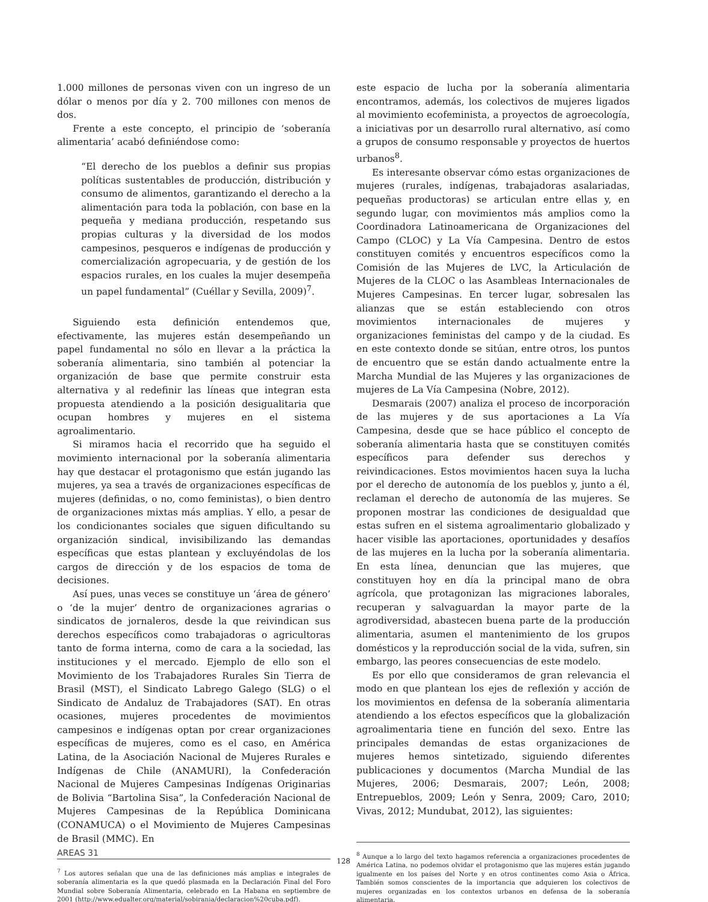1.000 millones de personas viven con un ingreso de un dólar o menos por día y 2. 700 millones con menos de dos.
Frente a este concepto, el principio de ‘soberanía alimentaria’ acabó definiéndose como:
“El derecho de los pueblos a definir sus propias políticas sustentables de producción, distribución y consumo de alimentos, garantizando el derecho a la alimentación para toda la población, con base en la pequeña y mediana producción, respetando sus propias culturas y la diversidad de los modos campesinos, pesqueros e indígenas de producción y comercialización agropecuaria, y de gestión de los espacios rurales, en los cuales la mujer desempeña un papel fundamental” (Cuéllar y Sevilla, 2009)<sup>7</sup>.
Siguiendo esta definición entendemos que, efectivamente, las mujeres están desempeñando un papel fundamental no sólo en llevar a la práctica la soberanía alimentaria, sino también al potenciar la organización de base que permite construir esta alternativa y al redefinir las líneas que integran esta propuesta atendiendo a la posición desigualitaria que ocupan hombres y mujeres en el sistema agroalimentario.
Si miramos hacia el recorrido que ha seguido el movimiento internacional por la soberanía alimentaria hay que destacar el protagonismo que están jugando las mujeres, ya sea a través de organizaciones específicas de mujeres (definidas, o no, como feministas), o bien dentro de organizaciones mixtas más amplias. Y ello, a pesar de los condicionantes sociales que siguen dificultando su organización sindical, invisibilizando las demandas específicas que estas plantean y excluyéndolas de los cargos de dirección y de los espacios de toma de decisiones.
Así pues, unas veces se constituye un ‘área de género’ o ‘de la mujer’ dentro de organizaciones agrarias o sindicatos de jornaleros, desde la que reivindican sus derechos específicos como trabajadoras o agricultoras tanto de forma interna, como de cara a la sociedad, las instituciones y el mercado. Ejemplo de ello son el Movimiento de los Trabajadores Rurales Sin Tierra de Brasil (MST), el Sindicato Labrego Galego (SLG) o el Sindicato de Andaluz de Trabajadores (SAT). En otras ocasiones, mujeres procedentes de movimientos campesinos e indígenas optan por crear organizaciones específicas de mujeres, como es el caso, en América Latina, de la Asociación Nacional de Mujeres Rurales e Indígenas de Chile (ANAMURI), la Confederación Nacional de Mujeres Campesinas Indígenas Originarias de Bolivia “Bartolina Sisa”, la Confederación Nacional de Mujeres Campesinas de la República Dominicana (CONAMUCA) o el Movimiento de Mujeres Campesinas de Brasil (MMC). En
<sup>7</sup> Los autores señalan que una de las definiciones más amplias e integrales de soberanía alimentaria es la que quedó plasmada en la Declaración Final del Foro Mundial sobre Soberanía Alimentaria, celebrado en La Habana en septiembre de 2001 (http://www.edualter.org/material/sobirania/declaracion%20cuba.pdf).
este espacio de lucha por la soberanía alimentaria encontramos, además, los colectivos de mujeres ligados al movimiento ecofeminista, a proyectos de agroecología, a iniciativas por un desarrollo rural alternativo, así como a grupos de consumo responsable y proyectos de huertos urbanos<sup>8</sup>.
Es interesante observar cómo estas organizaciones de mujeres (rurales, indígenas, trabajadoras asalariadas, pequeñas productoras) se articulan entre ellas y, en segundo lugar, con movimientos más amplios como la Coordinadora Latinoamericana de Organizaciones del Campo (CLOC) y La Vía Campesina. Dentro de estos constituyen comités y encuentros específicos como la Comisión de las Mujeres de LVC, la Articulación de Mujeres de la CLOC o las Asambleas Internacionales de Mujeres Campesinas. En tercer lugar, sobresalen las alianzas que se están estableciendo con otros movimientos internacionales de mujeres y organizaciones feministas del campo y de la ciudad. Es en este contexto donde se sitúan, entre otros, los puntos de encuentro que se están dando actualmente entre la Marcha Mundial de las Mujeres y las organizaciones de mujeres de La Vía Campesina (Nobre, 2012).
Desmarais (2007) analiza el proceso de incorporación de las mujeres y de sus aportaciones a La Vía Campesina, desde que se hace público el concepto de soberanía alimentaria hasta que se constituyen comités específicos para defender sus derechos y reivindicaciones. Estos movimientos hacen suya la lucha por el derecho de autonomía de los pueblos y, junto a él, reclaman el derecho de autonomía de las mujeres. Se proponen mostrar las condiciones de desigualdad que estas sufren en el sistema agroalimentario globalizado y hacer visible las aportaciones, oportunidades y desafíos de las mujeres en la lucha por la soberanía alimentaria. En esta línea, denuncian que las mujeres, que constituyen hoy en día la principal mano de obra agrícola, que protagonizan las migraciones laborales, recuperan y salvaguardan la mayor parte de la agrodiversidad, abastecen buena parte de la producción alimentaria, asumen el mantenimiento de los grupos domésticos y la reproducción social de la vida, sufren, sin embargo, las peores consecuencias de este modelo.
Es por ello que consideramos de gran relevancia el modo en que plantean los ejes de reflexión y acción de los movimientos en defensa de la soberanía alimentaria atendiendo a los efectos específicos que la globalización agroalimentaria tiene en función del sexo. Entre las principales demandas de estas organizaciones de mujeres hemos sintetizado, siguiendo diferentes publicaciones y documentos (Marcha Mundial de las Mujeres, 2006; Desmarais, 2007; León, 2008; Entrepueblos, 2009; León y Senra, 2009; Caro, 2010; Vivas, 2012; Mundubat, 2012), las siguientes:
<sup>8</sup> Aunque a lo largo del texto hagamos referencia a organizaciones procedentes de América Latina, no podemos olvidar el protagonismo que las mujeres están jugando igualmente en los países del Norte y en otros continentes como Asia o África. También somos conscientes de la importancia que adquieren los colectivos de mujeres organizadas en los contextos urbanos en defensa de la soberanía alimentaria.
AREAS 31
128